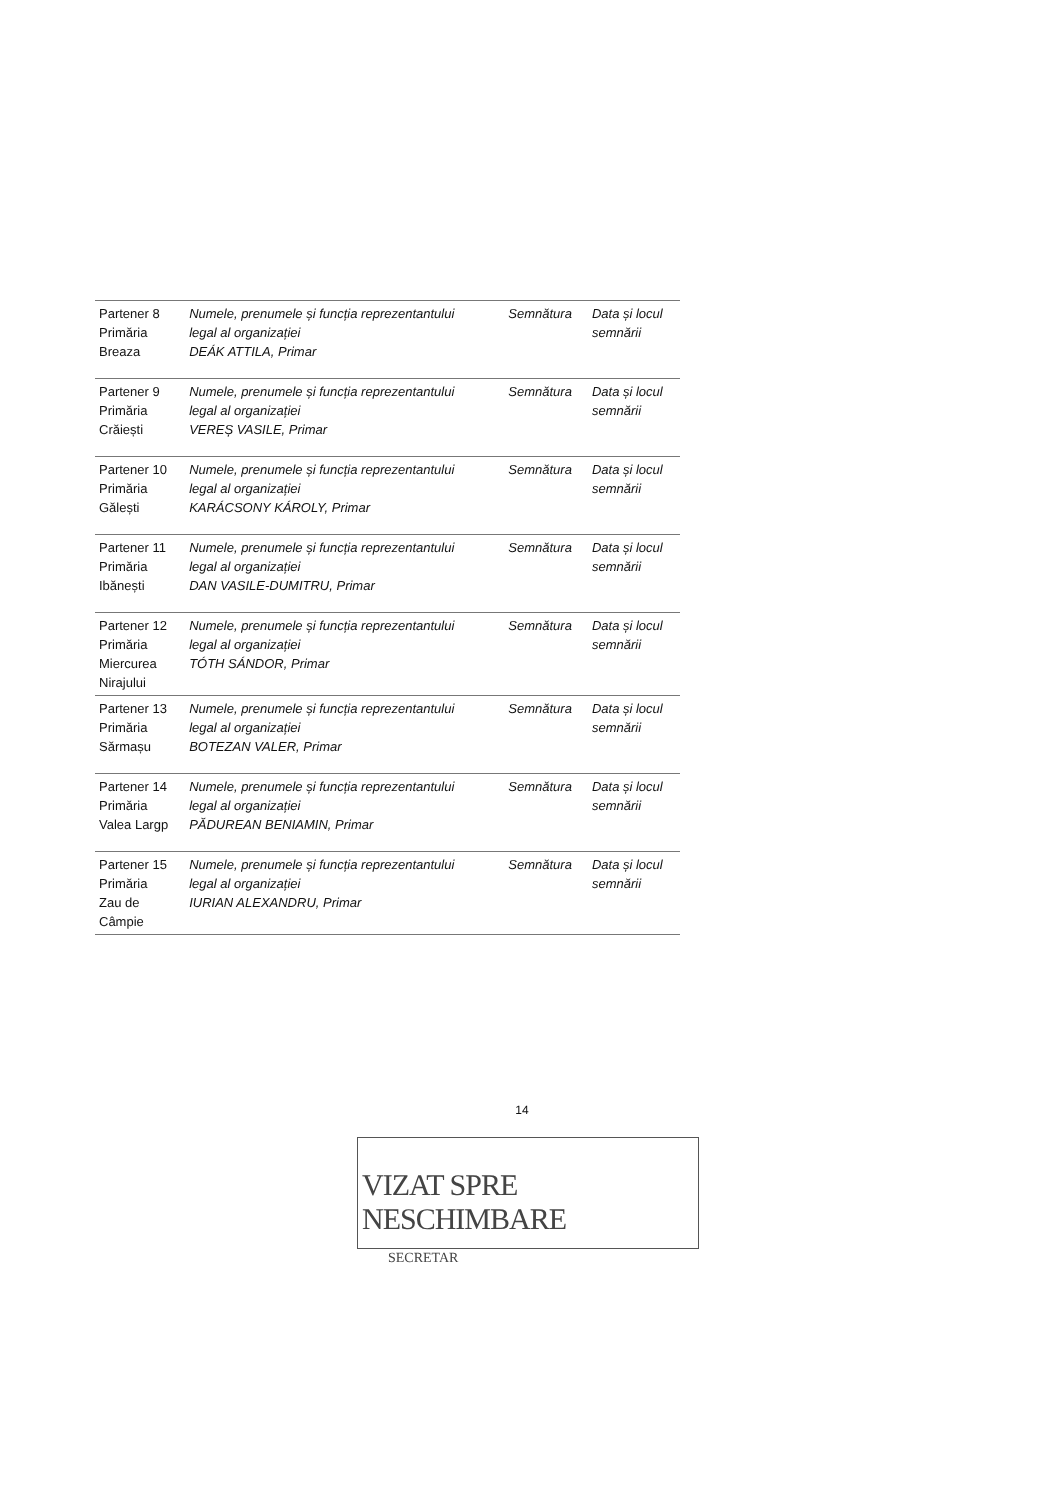| Partener 8 Primăria Breaza | Numele, prenumele și funcția reprezentantului legal al organizației DEÁK ATTILA, Primar | Semnătura | Data și locul semnării |
| Partener 9 Primăria Crăiești | Numele, prenumele și funcția reprezentantului legal al organizației VEREȘ VASILE, Primar | Semnătura | Data și locul semnării |
| Partener 10 Primăria Gălești | Numele, prenumele și funcția reprezentantului legal al organizației KARÁCSONY KÁROLY, Primar | Semnătura | Data și locul semnării |
| Partener 11 Primăria Ibănești | Numele, prenumele și funcția reprezentantului legal al organizației DAN VASILE-DUMITRU, Primar | Semnătura | Data și locul semnării |
| Partener 12 Primăria Miercurea Nirajului | Numele, prenumele și funcția reprezentantului legal al organizației TÓTH SÁNDOR, Primar | Semnătura | Data și locul semnării |
| Partener 13 Primăria Sărmașu | Numele, prenumele și funcția reprezentantului legal al organizației BOTEZAN VALER, Primar | Semnătura | Data și locul semnării |
| Partener 14 Primăria Valea Largp | Numele, prenumele și funcția reprezentantului legal al organizației PĂDUREAN BENIAMIN, Primar | Semnătura | Data și locul semnării |
| Partener 15 Primăria Zau de Câmpie | Numele, prenumele și funcția reprezentantului legal al organizației IURIAN ALEXANDRU, Primar | Semnătura | Data și locul semnării |
14
VIZAT SPRE NESCHIMBARE
SECRETAR